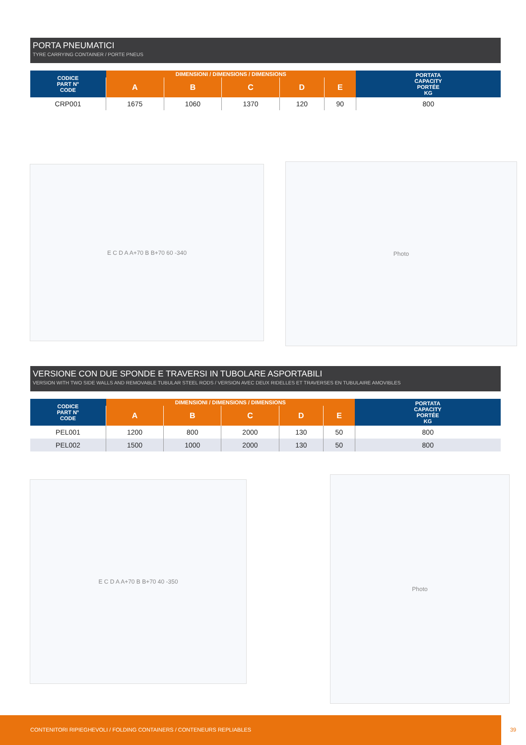PORTA PNEUMATICI
TYRE CARRYING CONTAINER / PORTE PNEUS
| CODICE PART N° CODE | DIMENSIONI / DIMENSIONS / DIMENSIONS | | | | | PORTATA CAPACITY PORTÉE KG |
| --- | --- | --- | --- | --- | --- | --- |
| | A | B | C | D | E | |
| CRP001 | 1675 | 1060 | 1370 | 120 | 90 | 800 |
E C D A A+70 B B+70 60 -340 Photo
VERSIONE CON DUE SPONDE E TRAVERSI IN TUBOLARE ASPORTABILI
VERSION WITH TWO SIDE WALLS AND REMOVABLE TUBULAR STEEL RODS / VERSION AVEC DEUX RIDELLES ET TRAVERSES EN TUBULAIRE AMOVIBLES
| CODICE PART N° CODE | DIMENSIONI / DIMENSIONS / DIMENSIONS | | | | | PORTATA CAPACITY PORTÉE KG |
| --- | --- | --- | --- | --- | --- | --- |
| | A | B | C | D | E | |
| PEL001 | 1200 | 800 | 2000 | 130 | 50 | 800 |
| PEL002 | 1500 | 1000 | 2000 | 130 | 50 | 800 |
E C D A A+70 B B+70 40 -350
Photo
CONTENITORI RIPIEGHEVOLI / FOLDING CONTAINERS / CONTENEURS REPLIABLES
39